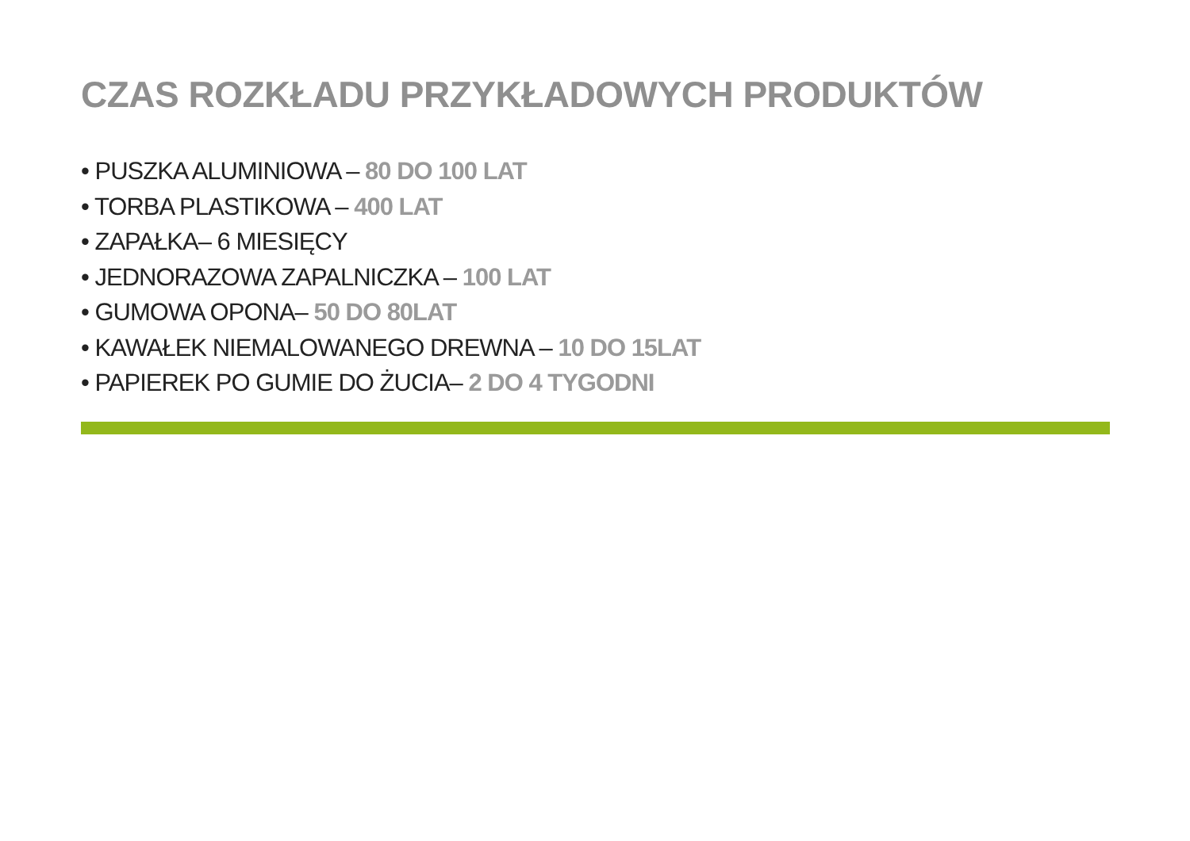CZAS ROZKŁADU PRZYKŁADOWYCH PRODUKTÓW
• PUSZKA ALUMINIOWA – 80 DO 100 LAT
• TORBA PLASTIKOWA – 400 LAT
• ZAPAŁKA– 6 MIESIĘCY
• JEDNORAZOWA ZAPALNICZKA – 100 LAT
• GUMOWA OPONA– 50 DO 80LAT
• KAWAŁEK NIEMALOWANEGO DREWNA – 10 DO 15LAT
• PAPIEREK PO GUMIE DO ŻUCIA– 2 DO 4 TYGODNI